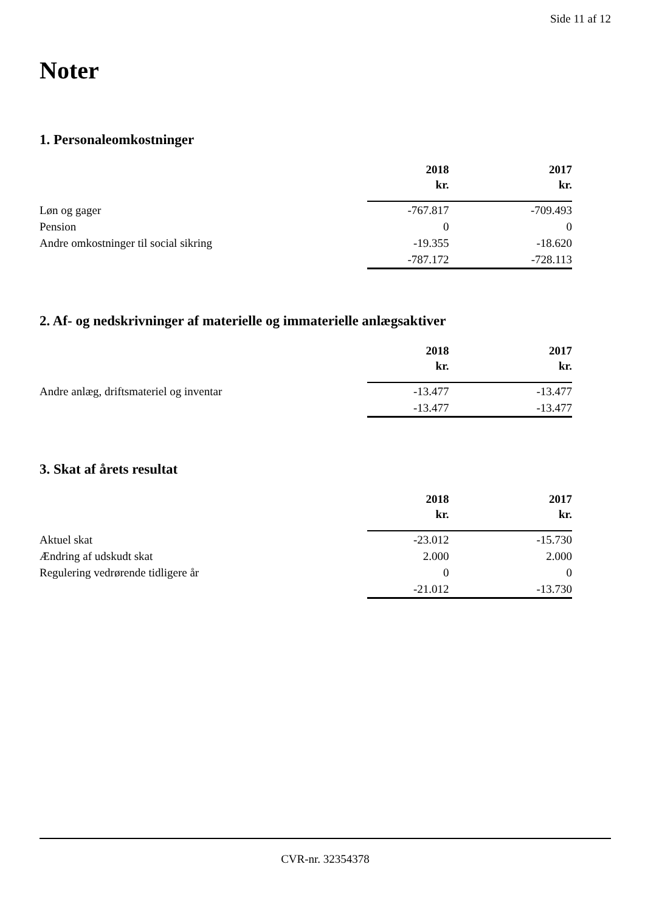Side 11 af 12
Noter
1. Personaleomkostninger
| | 2018 kr. | | 2017 kr. |
| Løn og gager | -767.817 | | -709.493 |
| Pension | 0 | | 0 |
| Andre omkostninger til social sikring | -19.355 | | -18.620 |
| | -787.172 | | -728.113 |
2. Af- og nedskrivninger af materielle og immaterielle anlægsaktiver
| | 2018 kr. | | 2017 kr. |
| Andre anlæg, driftsmateriel og inventar | -13.477 | | -13.477 |
| | -13.477 | | -13.477 |
3. Skat af årets resultat
| | 2018 kr. | | 2017 kr. |
| Aktuel skat | -23.012 | | -15.730 |
| Ændring af udskudt skat | 2.000 | | 2.000 |
| Regulering vedrørende tidligere år | 0 | | 0 |
| | -21.012 | | -13.730 |
CVR-nr. 32354378